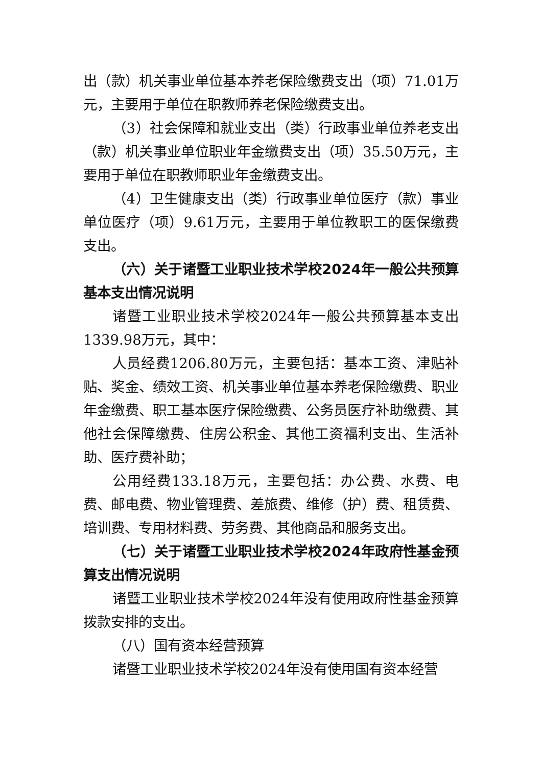出（款）机关事业单位基本养老保险缴费支出（项）71.01万元，主要用于单位在职教师养老保险缴费支出。
（3）社会保障和就业支出（类）行政事业单位养老支出（款）机关事业单位职业年金缴费支出（项）35.50万元，主要用于单位在职教师职业年金缴费支出。
（4）卫生健康支出（类）行政事业单位医疗（款）事业单位医疗（项）9.61万元，主要用于单位教职工的医保缴费支出。
（六）关于诸暨工业职业技术学校2024年一般公共预算基本支出情况说明
诸暨工业职业技术学校2024年一般公共预算基本支出1339.98万元，其中：
人员经费1206.80万元，主要包括：基本工资、津贴补贴、奖金、绩效工资、机关事业单位基本养老保险缴费、职业年金缴费、职工基本医疗保险缴费、公务员医疗补助缴费、其他社会保障缴费、住房公积金、其他工资福利支出、生活补助、医疗费补助；
公用经费133.18万元，主要包括：办公费、水费、电费、邮电费、物业管理费、差旅费、维修（护）费、租赁费、培训费、专用材料费、劳务费、其他商品和服务支出。
（七）关于诸暨工业职业技术学校2024年政府性基金预算支出情况说明
诸暨工业职业技术学校2024年没有使用政府性基金预算拨款安排的支出。
（八）国有资本经营预算
诸暨工业职业技术学校2024年没有使用国有资本经营